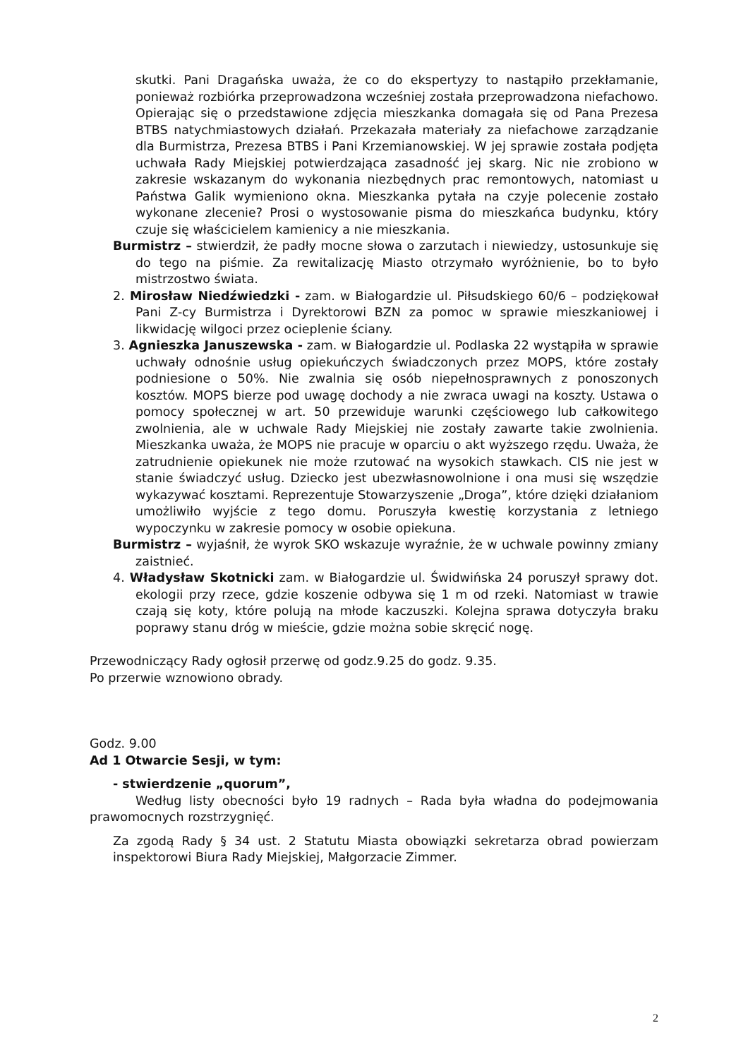skutki. Pani Dragańska uważa, że co do ekspertyzy to nastąpiło przekłamanie, ponieważ rozbiórka przeprowadzona wcześniej została przeprowadzona niefachowo. Opierając się o przedstawione zdjęcia mieszkanka domagała się od Pana Prezesa BTBS natychmiastowych działań. Przekazała materiały za niefachowe zarządzanie dla Burmistrza, Prezesa BTBS i Pani Krzemianowskiej. W jej sprawie została podjęta uchwała Rady Miejskiej potwierdzająca zasadność jej skarg. Nic nie zrobiono w zakresie wskazanym do wykonania niezbędnych prac remontowych, natomiast u Państwa Galik wymieniono okna. Mieszkanka pytała na czyje polecenie zostało wykonane zlecenie? Prosi o wystosowanie pisma do mieszkańca budynku, który czuje się właścicielem kamienicy a nie mieszkania.
Burmistrz – stwierdził, że padły mocne słowa o zarzutach i niewiedzy, ustosunkuje się do tego na piśmie. Za rewitalizację Miasto otrzymało wyróżnienie, bo to było mistrzostwo świata.
2. Mirosław Niedźwiedzki - zam. w Białogardzie ul. Piłsudskiego 60/6 – podziękował Pani Z-cy Burmistrza i Dyrektorowi BZN za pomoc w sprawie mieszkaniowej i likwidację wilgoci przez ocieplenie ściany.
3. Agnieszka Januszewska - zam. w Białogardzie ul. Podlaska 22 wystąpiła w sprawie uchwały odnośnie usług opiekuńczych świadczonych przez MOPS, które zostały podniesione o 50%. Nie zwalnia się osób niepełnosprawnych z ponoszonych kosztów. MOPS bierze pod uwagę dochody a nie zwraca uwagi na koszty. Ustawa o pomocy społecznej w art. 50 przewiduje warunki częściowego lub całkowitego zwolnienia, ale w uchwale Rady Miejskiej nie zostały zawarte takie zwolnienia. Mieszkanka uważa, że MOPS nie pracuje w oparciu o akt wyższego rzędu. Uważa, że zatrudnienie opiekunek nie może rzutować na wysokich stawkach. CIS nie jest w stanie świadczyć usług. Dziecko jest ubezwłasnowolnione i ona musi się wszędzie wykazywać kosztami. Reprezentuje Stowarzyszenie „Droga”, które dzięki działaniom umożliwiło wyjście z tego domu. Poruszyła kwestię korzystania z letniego wypoczynku w zakresie pomocy w osobie opiekuna.
Burmistrz – wyjaśnił, że wyrok SKO wskazuje wyraźnie, że w uchwale powinny zmiany zaistnieć.
4. Władysław Skotnicki zam. w Białogardzie ul. Świdwińska 24 poruszył sprawy dot. ekologii przy rzece, gdzie koszenie odbywa się 1 m od rzeki. Natomiast w trawie czają się koty, które polują na młode kaczuszki. Kolejna sprawa dotyczyła braku poprawy stanu dróg w mieście, gdzie można sobie skręcić nogę.
Przewodniczący Rady ogłosił przerwę od godz.9.25 do godz. 9.35.
Po przerwie wznowiono obrady.
Godz. 9.00
Ad 1 Otwarcie Sesji, w tym:
- stwierdzenie „quorum”,
Według listy obecności było 19 radnych – Rada była władna do podejmowania prawomocnych rozstrzygnięć.
Za zgodą Rady § 34 ust. 2 Statutu Miasta obowiązki sekretarza obrad powierzam inspektorowi Biura Rady Miejskiej, Małgorzacie Zimmer.
2